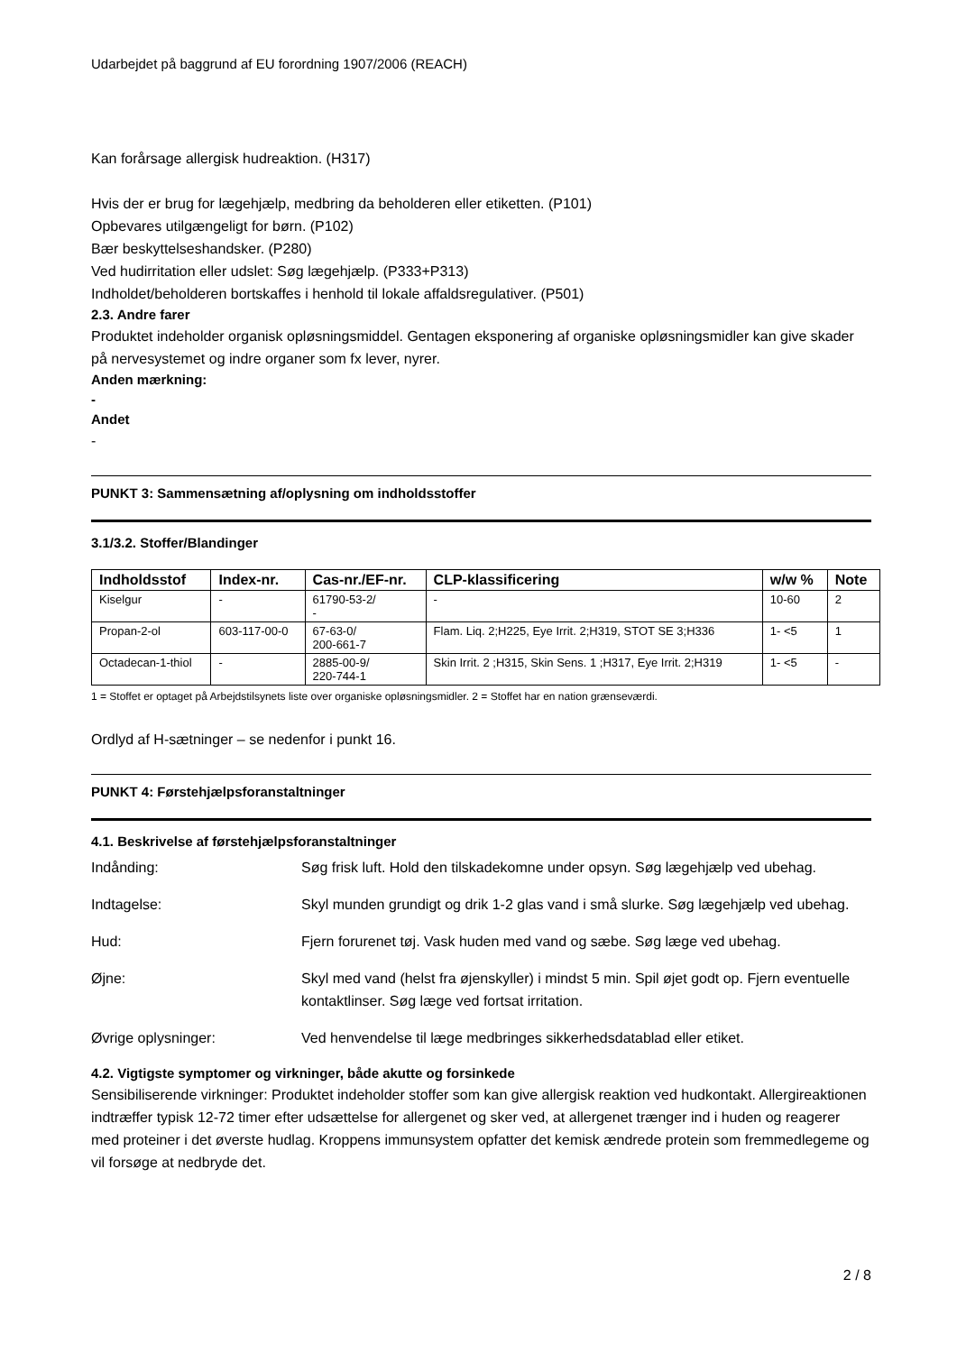Udarbejdet på baggrund af EU forordning 1907/2006 (REACH)
Kan forårsage allergisk hudreaktion. (H317)
Hvis der er brug for lægehjælp, medbring da beholderen eller etiketten. (P101)
Opbevares utilgængeligt for børn. (P102)
Bær beskyttelseshandsker. (P280)
Ved hudirritation eller udslet: Søg lægehjælp. (P333+P313)
Indholdet/beholderen bortskaffes i henhold til lokale affaldsregulativer. (P501)
2.3. Andre farer
Produktet indeholder organisk opløsningsmiddel. Gentagen eksponering af organiske opløsningsmidler kan give skader på nervesystemet og indre organer som fx lever, nyrer.
Anden mærkning:
-
Andet
-
PUNKT 3: Sammensætning af/oplysning om indholdsstoffer
3.1/3.2. Stoffer/Blandinger
| Indholdsstof | Index-nr. | Cas-nr./EF-nr. | CLP-klassificering | w/w % | Note |
| --- | --- | --- | --- | --- | --- |
| Kiselgur | - | 61790-53-2/ - | - | 10-60 | 2 |
| Propan-2-ol | 603-117-00-0 | 67-63-0/ 200-661-7 | Flam. Liq. 2;H225, Eye Irrit. 2;H319, STOT SE 3;H336 | 1- <5 | 1 |
| Octadecan-1-thiol | - | 2885-00-9/ 220-744-1 | Skin Irrit. 2 ;H315, Skin Sens. 1 ;H317, Eye Irrit. 2;H319 | 1- <5 | - |
1 = Stoffet er optaget på Arbejdstilsynets liste over organiske opløsningsmidler. 2 = Stoffet har en nation grænseværdi.
Ordlyd af H-sætninger – se nedenfor i punkt 16.
PUNKT 4: Førstehjælpsforanstaltninger
4.1. Beskrivelse af førstehjælpsforanstaltninger
Indånding: Søg frisk luft. Hold den tilskadekomne under opsyn. Søg lægehjælp ved ubehag.
Indtagelse: Skyl munden grundigt og drik 1-2 glas vand i små slurke. Søg lægehjælp ved ubehag.
Hud: Fjern forurenet tøj. Vask huden med vand og sæbe. Søg læge ved ubehag.
Øjne: Skyl med vand (helst fra øjenskyller) i mindst 5 min. Spil øjet godt op. Fjern eventuelle kontaktlinser. Søg læge ved fortsat irritation.
Øvrige oplysninger: Ved henvendelse til læge medbringes sikkerhedsdatablad eller etiket.
4.2. Vigtigste symptomer og virkninger, både akutte og forsinkede
Sensibiliserende virkninger: Produktet indeholder stoffer som kan give allergisk reaktion ved hudkontakt. Allergireaktionen indtræffer typisk 12-72 timer efter udsættelse for allergenet og sker ved, at allergenet trænger ind i huden og reagerer med proteiner i det øverste hudlag. Kroppens immunsystem opfatter det kemisk ændrede protein som fremmedlegeme og vil forsøge at nedbryde det.
2 / 8